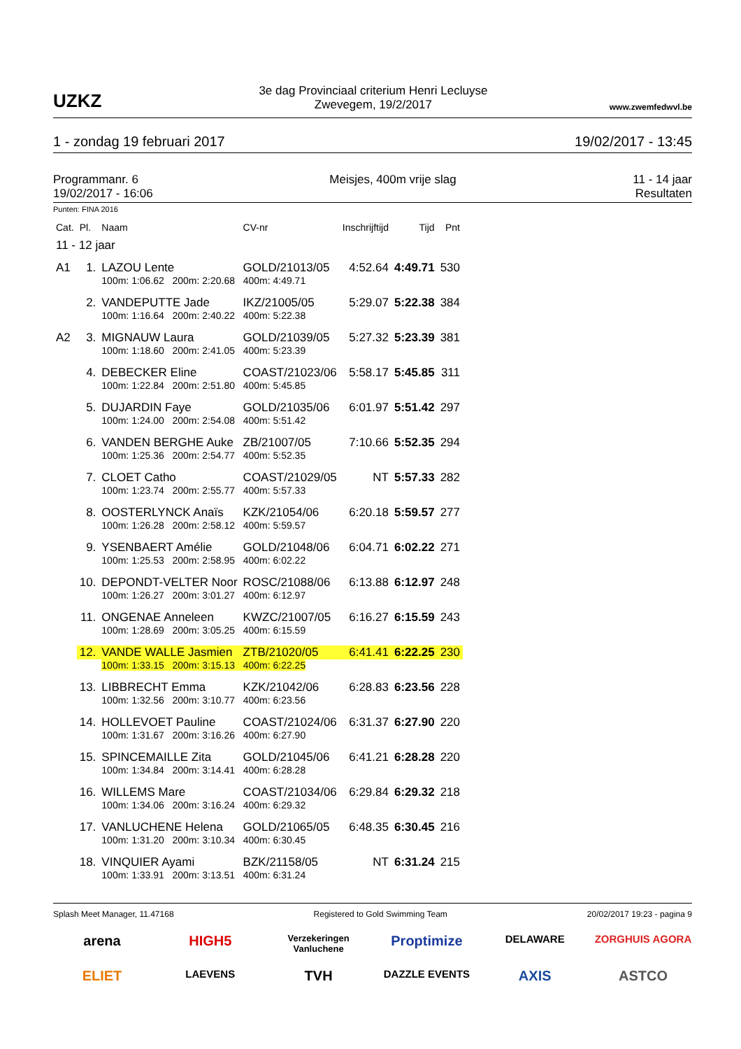UZKZ
3e dag Provinciaal criterium Henri Lecluyse
Zwevegem, 19/2/2017
www.zwemfedwvl.be
1 - zondag 19 februari 2017 19/02/2017 - 13:45
Programmanr. 6
19/02/2017 - 16:06 Meisjes, 400m vrije slag 11 - 14 jaar
Resultaten
Punten: FINA 2016
| Cat. | Pl. | Naam | CV-nr | Inschrijftijd | Tijd | Pnt |
| --- | --- | --- | --- | --- | --- | --- |
| 11 - 12 jaar | | | | | | |
| A1 | 1. | LAZOU Lente | GOLD/21013/05 | 4:52.64 | 4:49.71 | 530 |
| | | 100m: 1:06.62 200m: 2:20.68 400m: 4:49.71 | | | | |
| | 2. | VANDEPUTTE Jade | IKZ/21005/05 | 5:29.07 | 5:22.38 | 384 |
| | | 100m: 1:16.64 200m: 2:40.22 400m: 5:22.38 | | | | |
| A2 | 3. | MIGNAUW Laura | GOLD/21039/05 | 5:27.32 | 5:23.39 | 381 |
| | | 100m: 1:18.60 200m: 2:41.05 400m: 5:23.39 | | | | |
| | 4. | DEBECKER Eline | COAST/21023/06 | 5:58.17 | 5:45.85 | 311 |
| | | 100m: 1:22.84 200m: 2:51.80 400m: 5:45.85 | | | | |
| | 5. | DUJARDIN Faye | GOLD/21035/06 | 6:01.97 | 5:51.42 | 297 |
| | | 100m: 1:24.00 200m: 2:54.08 400m: 5:51.42 | | | | |
| | 6. | VANDEN BERGHE Auke | ZB/21007/05 | 7:10.66 | 5:52.35 | 294 |
| | | 100m: 1:25.36 200m: 2:54.77 400m: 5:52.35 | | | | |
| | 7. | CLOET Catho | COAST/21029/05 | NT | 5:57.33 | 282 |
| | | 100m: 1:23.74 200m: 2:55.77 400m: 5:57.33 | | | | |
| | 8. | OOSTERLYNCK Anaïs | KZK/21054/06 | 6:20.18 | 5:59.57 | 277 |
| | | 100m: 1:26.28 200m: 2:58.12 400m: 5:59.57 | | | | |
| | 9. | YSENBAERT Amélie | GOLD/21048/06 | 6:04.71 | 6:02.22 | 271 |
| | | 100m: 1:25.53 200m: 2:58.95 400m: 6:02.22 | | | | |
| | 10. | DEPONDT-VELTER Noor | ROSC/21088/06 | 6:13.88 | 6:12.97 | 248 |
| | | 100m: 1:26.27 200m: 3:01.27 400m: 6:12.97 | | | | |
| | 11. | ONGENAE Anneleen | KWZC/21007/05 | 6:16.27 | 6:15.59 | 243 |
| | | 100m: 1:28.69 200m: 3:05.25 400m: 6:15.59 | | | | |
| | 12. | VANDE WALLE Jasmien | ZTB/21020/05 | 6:41.41 | 6:22.25 | 230 |
| | | 100m: 1:33.15 200m: 3:15.13 400m: 6:22.25 | | | | |
| | 13. | LIBBRECHT Emma | KZK/21042/06 | 6:28.83 | 6:23.56 | 228 |
| | | 100m: 1:32.56 200m: 3:10.77 400m: 6:23.56 | | | | |
| | 14. | HOLLEVOET Pauline | COAST/21024/06 | 6:31.37 | 6:27.90 | 220 |
| | | 100m: 1:31.67 200m: 3:16.26 400m: 6:27.90 | | | | |
| | 15. | SPINCEMAILLE Zita | GOLD/21045/06 | 6:41.21 | 6:28.28 | 220 |
| | | 100m: 1:34.84 200m: 3:14.41 400m: 6:28.28 | | | | |
| | 16. | WILLEMS Mare | COAST/21034/06 | 6:29.84 | 6:29.32 | 218 |
| | | 100m: 1:34.06 200m: 3:16.24 400m: 6:29.32 | | | | |
| | 17. | VANLUCHENE Helena | GOLD/21065/05 | 6:48.35 | 6:30.45 | 216 |
| | | 100m: 1:31.20 200m: 3:10.34 400m: 6:30.45 | | | | |
| | 18. | VINQUIER Ayami | BZK/21158/05 | NT | 6:31.24 | 215 |
| | | 100m: 1:33.91 200m: 3:13.51 400m: 6:31.24 | | | | |
Splash Meet Manager, 11.47168 Registered to Gold Swimming Team 20/02/2017 19:23 - pagina 9
arena HIGH5 Verzekeringen Vanluchene Proptimize DELAWARE ZORGHUIS AGORA ELIET LAEVENS TVH DAZZLE EVENTS AXIS ASTCO